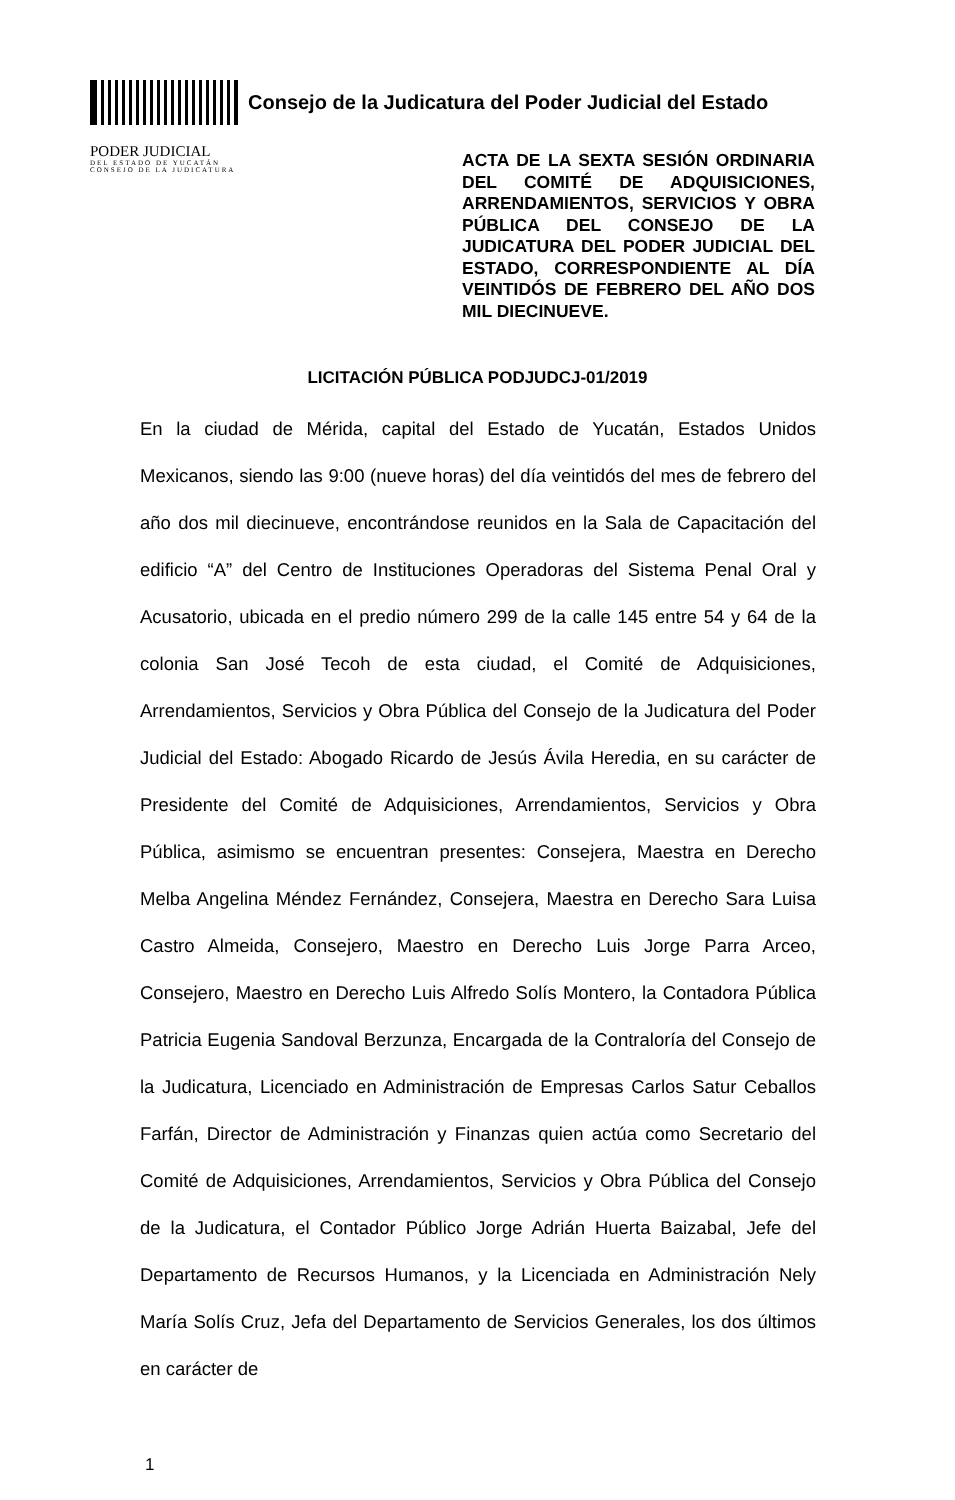Consejo de la Judicatura del Poder Judicial del Estado
PODER JUDICIAL
DEL ESTADO DE YUCATÁN
CONSEJO DE LA JUDICATURA
ACTA DE LA SEXTA SESIÓN ORDINARIA DEL COMITÉ DE ADQUISICIONES, ARRENDAMIENTOS, SERVICIOS Y OBRA PÚBLICA DEL CONSEJO DE LA JUDICATURA DEL PODER JUDICIAL DEL ESTADO, CORRESPONDIENTE AL DÍA VEINTIDÓS DE FEBRERO DEL AÑO DOS MIL DIECINUEVE.
LICITACIÓN PÚBLICA PODJUDCJ-01/2019
En la ciudad de Mérida, capital del Estado de Yucatán, Estados Unidos Mexicanos, siendo las 9:00 (nueve horas) del día veintidós del mes de febrero del año dos mil diecinueve, encontrándose reunidos en la Sala de Capacitación del edificio “A” del Centro de Instituciones Operadoras del Sistema Penal Oral y Acusatorio, ubicada en el predio número 299 de la calle 145 entre 54 y 64 de la colonia San José Tecoh de esta ciudad, el Comité de Adquisiciones, Arrendamientos, Servicios y Obra Pública del Consejo de la Judicatura del Poder Judicial del Estado: Abogado Ricardo de Jesús Ávila Heredia, en su carácter de Presidente del Comité de Adquisiciones, Arrendamientos, Servicios y Obra Pública, asimismo se encuentran presentes: Consejera, Maestra en Derecho Melba Angelina Méndez Fernández, Consejera, Maestra en Derecho Sara Luisa Castro Almeida, Consejero, Maestro en Derecho Luis Jorge Parra Arceo, Consejero, Maestro en Derecho Luis Alfredo Solís Montero, la Contadora Pública Patricia Eugenia Sandoval Berzunza, Encargada de la Contraloría del Consejo de la Judicatura, Licenciado en Administración de Empresas Carlos Satur Ceballos Farfán, Director de Administración y Finanzas quien actúa como Secretario del Comité de Adquisiciones, Arrendamientos, Servicios y Obra Pública del Consejo de la Judicatura, el Contador Público Jorge Adrián Huerta Baizabal, Jefe del Departamento de Recursos Humanos, y la Licenciada en Administración Nely María Solís Cruz, Jefa del Departamento de Servicios Generales, los dos últimos en carácter de
1